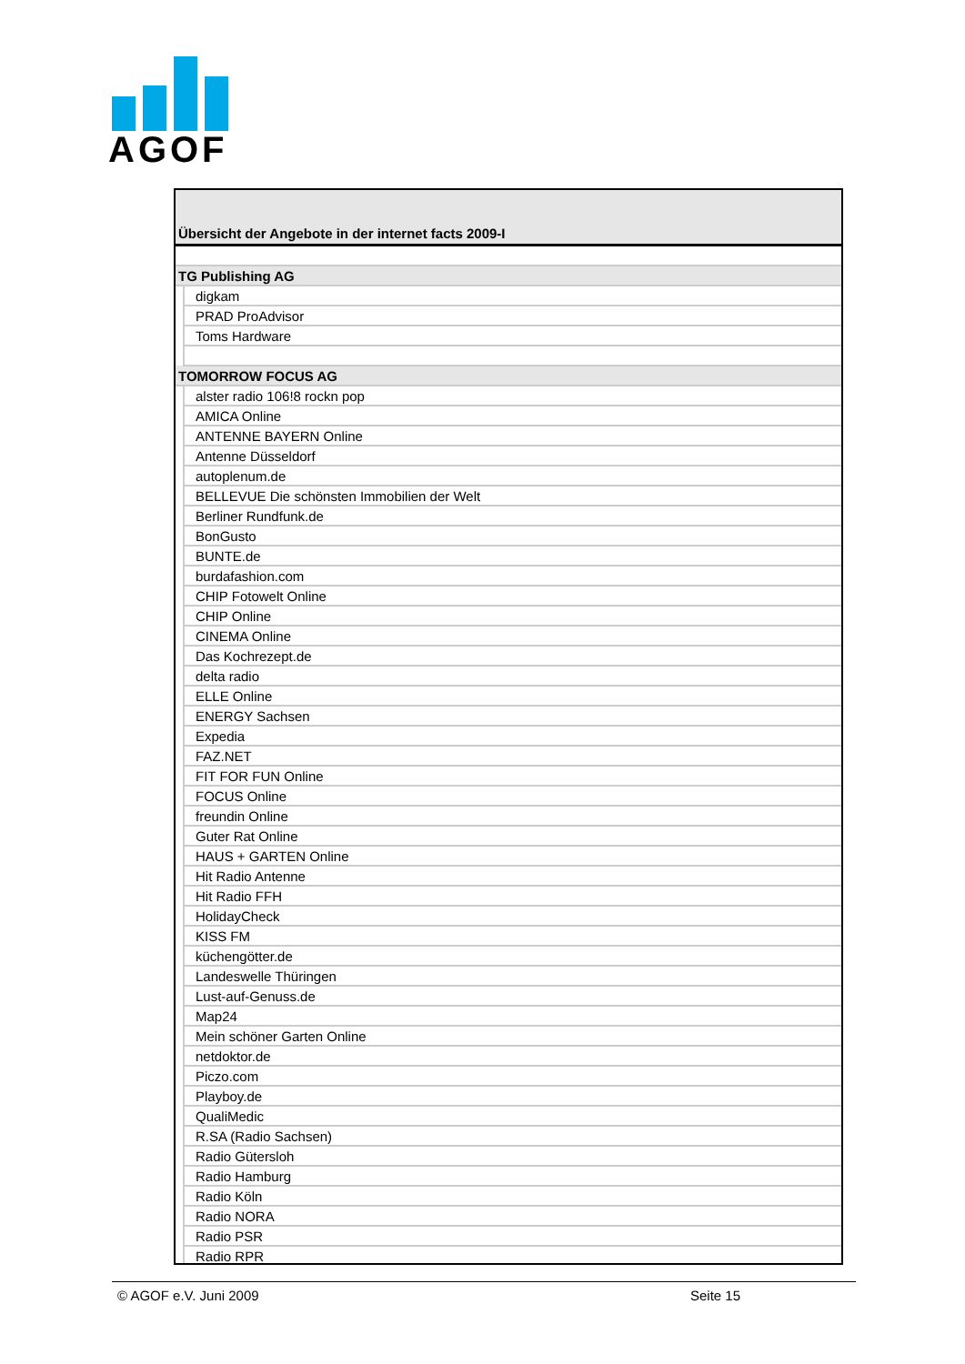AGOF
Übersicht der Angebote in der internet facts 2009-I
| TG Publishing AG | |
| | digkam |
| | PRAD ProAdvisor |
| | Toms Hardware |
| TOMORROW FOCUS AG | |
| | alster radio 106!8 rockn pop |
| | AMICA Online |
| | ANTENNE BAYERN Online |
| | Antenne Düsseldorf |
| | autoplenum.de |
| | BELLEVUE Die schönsten Immobilien der Welt |
| | Berliner Rundfunk.de |
| | BonGusto |
| | BUNTE.de |
| | burdafashion.com |
| | CHIP Fotowelt Online |
| | CHIP Online |
| | CINEMA Online |
| | Das Kochrezept.de |
| | delta radio |
| | ELLE Online |
| | ENERGY Sachsen |
| | Expedia |
| | FAZ.NET |
| | FIT FOR FUN Online |
| | FOCUS Online |
| | freundin Online |
| | Guter Rat Online |
| | HAUS + GARTEN Online |
| | Hit Radio Antenne |
| | Hit Radio FFH |
| | HolidayCheck |
| | KISS FM |
| | küchengötter.de |
| | Landeswelle Thüringen |
| | Lust-auf-Genuss.de |
| | Map24 |
| | Mein schöner Garten Online |
| | netdoktor.de |
| | Piczo.com |
| | Playboy.de |
| | QualiMedic |
| | R.SA (Radio Sachsen) |
| | Radio Gütersloh |
| | Radio Hamburg |
| | Radio Köln |
| | Radio NORA |
| | Radio PSR |
| | Radio RPR |
© AGOF e.V. Juni 2009 Seite 15